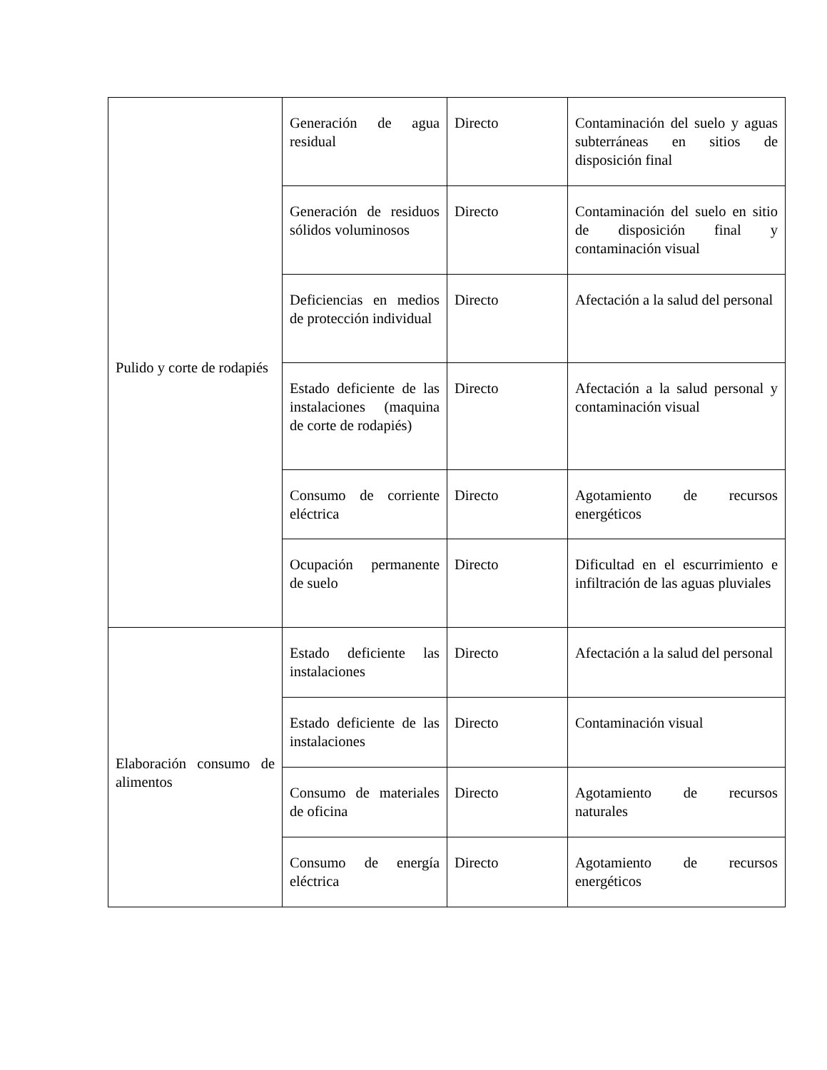| Pulido y corte de rodapiés | Generación de agua residual | Directo | Contaminación del suelo y aguas subterráneas en sitios de disposición final |
| | Generación de residuos sólidos voluminosos | Directo | Contaminación del suelo en sitio de disposición final y contaminación visual |
| | Deficiencias en medios de protección individual | Directo | Afectación a la salud del personal |
| | Estado deficiente de las instalaciones (maquina de corte de rodapiés) | Directo | Afectación a la salud personal y contaminación visual |
| | Consumo de corriente eléctrica | Directo | Agotamiento de recursos energéticos |
| | Ocupación permanente de suelo | Directo | Dificultad en el escurrimiento e infiltración de las aguas pluviales |
| Elaboración consumo de alimentos | Estado deficiente las instalaciones | Directo | Afectación a la salud del personal |
| | Estado deficiente de las instalaciones | Directo | Contaminación visual |
| | Consumo de materiales de oficina | Directo | Agotamiento de recursos naturales |
| | Consumo de energía eléctrica | Directo | Agotamiento de recursos energéticos |